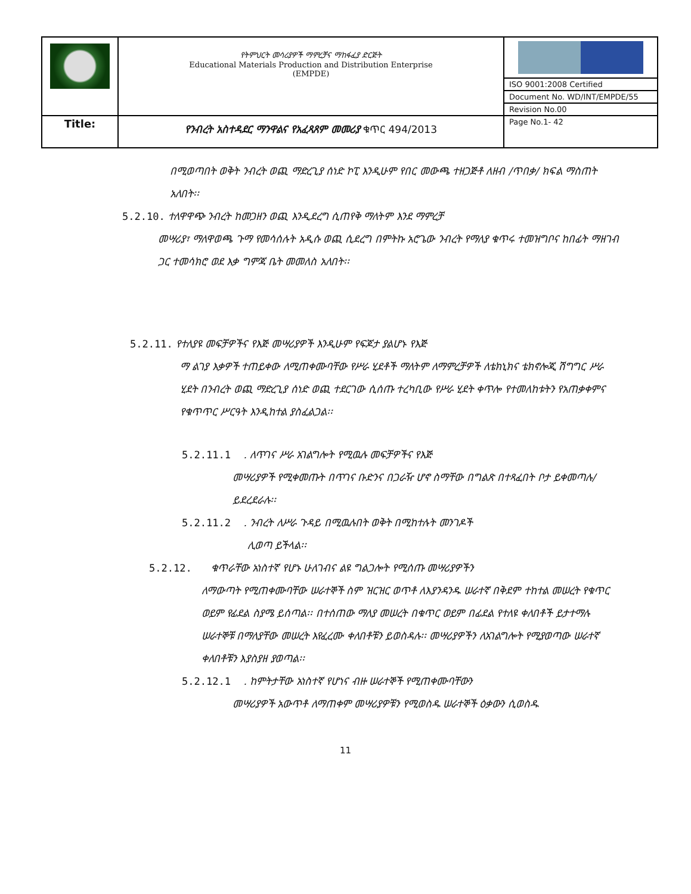| | የትምህርት መሳሪያዎች ማምረቻና ማከፋፈያ ድርጅት Educational Materials Production and Distribution Enterprise (EMPDE) | |
| | | ISO 9001:2008 Certified |
| | | Document No. WD/INT/EMPDE/55 |
| | | Revision No.00 |
| Title: | የንብረት አስተዳደር ማንዋልና የአፈጻጸም መመሪያ ቁጥር 494/2013 | Page No.1- 42 |
በሚወጣበት ወቅት ንብረት ወጪ ማድረጊያ ሰነድ ኮፒ እንዲሁም የበር መውጫ ተዘጋጅቶ ለዘብ /ጥበቃ/ ክፍል ማስጠት አለበት፡፡
5.2.10. ተለዋዋጭ ንብረት ከመጋዘን ወጪ እንዲደረግ ሲጠየቅ ማለትም እንደ ማምረቻ
መሣሪያ፣ ማለዋወጫ ጉማ የመሳሰሉት አዲሱ ወጪ ሲደረግ በምትኩ አሮጌው ንብረት የማለያ ቁጥሩ ተመዝግቦና ከበፊት ማዘገብ ጋር ተመሳክሮ ወደ እቃ ግምጃ ቤት መመለስ አለበት፡፡
5.2.11. የተለያዩ መፍቻዎችና የእጅ መሣሪያዎች እንዲሁም የፍጆታ ያልሆኑ የእጅ
ማ ልገያ እቃዎች ተጠይቀው ለሚጠቀሙባቸው የሥራ ሂደቶች ማለትም ለማምረቻዎች ለቴክኒክና ቴክኖሎጂ ሽግግር ሥራ ሂደት በንብረት ወጪ ማድረጊያ ሰነድ ወጪ ተደርገው ሲሰጡ ተረካቢው የሥራ ሂደት ቀጥሎ የተመለከቱትን የአጠቃቀምና የቁጥጥር ሥርዓት እንዲከተል ያስፈልጋል፡፡
5.2.11.1 . ለጥገና ሥራ አገልግሎት የሚዉሉ መፍቻዎችና የእጅ
መሣሪያዎች የሚቀመጡት በጥገና ቡድንና በጋራዥ ሆኖ ስማቸው በግልጽ በተጻፈበት ቦታ ይቀመጣሉ/ይደረደራሉ፡፡
5.2.11.2 . ንብረት ለሥራ ጉዳይ በሚዉሉበት ወቅት በሚከተሉት መንገዶች
ሊወጣ ይችላል፡፡
5.2.12. ቁጥራቸው አነስተኛ የሆኑ ሁለገብና ልዩ ግልጋሎት የሚሰጡ መሣሪያዎችን
ለማውጣት የሚጠቀሙባቸው ሠራተኞች ስም ዝርዝር ወጥቶ ለእያንዳንዱ ሠራተኛ በቅደም ተከተል መሠረት የቁጥር ወይም የፊደል ስያሜ ይሰጣል፡፡ በተሰጠው ማለያ መሠረት በቁጥር ወይም በፊደል የተለዩ ቀለበቶች ይታተማሉ ሠራተኞቹ በማለያቸው መሠረት እየፈረሙ ቀለበቶቹን ይወስዳሉ፡፡ መሣሪያዎችን ለአገልግሎት የሚያወጣው ሠራተኛ ቀለበቶቹን እያስያዘ ያወጣል፡፡
5.2.12.1 . ከምትታቸው አነስተኛ የሆነና ብዙ ሠራተኞች የሚጠቀሙባቸውን
መሣሪያዎች አውጥቶ ለማጠቀም መሣሪያዎቹን የሚወስዱ ሠራተኞች ዕቃውን ሲወስዱ
11